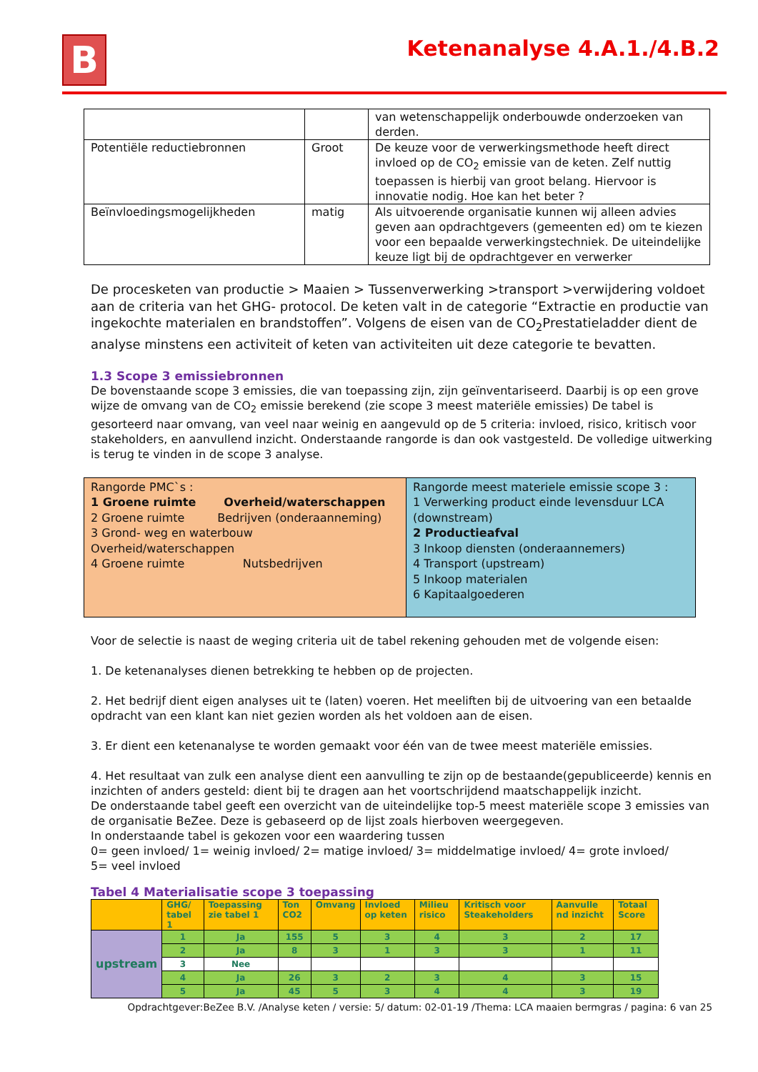B Ketenanalyse 4.A.1./4.B.2
| | | van wetenschappelijk onderbouwde onderzoeken van derden. |
| Potentiële reductiebronnen | Groot | De keuze voor de verwerkingsmethode heeft direct invloed op de CO<sub>2</sub> emissie van de keten. Zelf nuttig toepassen is hierbij van groot belang. Hiervoor is innovatie nodig. Hoe kan het beter ? |
| Beïnvloedingsmogelijkheden | matig | Als uitvoerende organisatie kunnen wij alleen advies geven aan opdrachtgevers (gemeenten ed) om te kiezen voor een bepaalde verwerkingstechniek. De uiteindelijke keuze ligt bij de opdrachtgever en verwerker |
De procesketen van productie > Maaien > Tussenverwerking >transport >verwijdering voldoet aan de criteria van het GHG- protocol. De keten valt in de categorie “Extractie en productie van ingekochte materialen en brandstoffen”. Volgens de eisen van de CO<sub>2</sub>Prestatieladder dient de analyse minstens een activiteit of keten van activiteiten uit deze categorie te bevatten.
1.3 Scope 3 emissiebronnen
De bovenstaande scope 3 emissies, die van toepassing zijn, zijn geïnventariseerd. Daarbij is op een grove wijze de omvang van de CO<sub>2</sub> emissie berekend (zie scope 3 meest materiële emissies) De tabel is gesorteerd naar omvang, van veel naar weinig en aangevuld op de 5 criteria: invloed, risico, kritisch voor stakeholders, en aanvullend inzicht. Onderstaande rangorde is dan ook vastgesteld. De volledige uitwerking is terug te vinden in de scope 3 analyse.
| Rangorde PMC`s : 1 Groene ruimte Overheid/waterschappen 2 Groene ruimte Bedrijven (onderaanneming) 3 Grond- weg en waterbouw Overheid/waterschappen 4 Groene ruimte Nutsbedrijven | Rangorde meest materiele emissie scope 3 : 1 Verwerking product einde levensduur LCA (downstream) 2 Productieafval 3 Inkoop diensten (onderaannemers) 4 Transport (upstream) 5 Inkoop materialen 6 Kapitaalgoederen |
Voor de selectie is naast de weging criteria uit de tabel rekening gehouden met de volgende eisen:
1. De ketenanalyses dienen betrekking te hebben op de projecten.
2. Het bedrijf dient eigen analyses uit te (laten) voeren. Het meeliften bij de uitvoering van een betaalde opdracht van een klant kan niet gezien worden als het voldoen aan de eisen.
3. Er dient een ketenanalyse te worden gemaakt voor één van de twee meest materiële emissies.
4. Het resultaat van zulk een analyse dient een aanvulling te zijn op de bestaande(gepubliceerde) kennis en inzichten of anders gesteld: dient bij te dragen aan het voortschrijdend maatschappelijk inzicht.
De onderstaande tabel geeft een overzicht van de uiteindelijke top-5 meest materiële scope 3 emissies van de organisatie BeZee. Deze is gebaseerd op de lijst zoals hierboven weergegeven.
In onderstaande tabel is gekozen voor een waardering tussen
0= geen invloed/ 1= weinig invloed/ 2= matige invloed/ 3= middelmatige invloed/ 4= grote invloed/
5= veel invloed
Tabel 4 Materialisatie scope 3 toepassing
| | GHG/ tabel 1 | Toepassing zie tabel 1 | Ton CO2 | Omvang | Invloed op keten | Milieu risico | Kritisch voor Steakeholders | Aanvulle nd inzicht | Totaal Score |
| --- | --- | --- | --- | --- | --- | --- | --- | --- | --- |
| upstream | 1 | Ja | 155 | 5 | 3 | 4 | 3 | 2 | 17 |
| | 2 | Ja | 8 | 3 | 1 | 3 | 3 | 1 | 11 |
| | 3 | Nee | | | | | | | |
| | 4 | Ja | 26 | 3 | 2 | 3 | 4 | 3 | 15 |
| | 5 | Ja | 45 | 5 | 3 | 4 | 4 | 3 | 19 |
Opdrachtgever:BeZee B.V. /Analyse keten / versie: 5/ datum: 02-01-19 /Thema: LCA maaien bermgras / pagina: 6 van 25